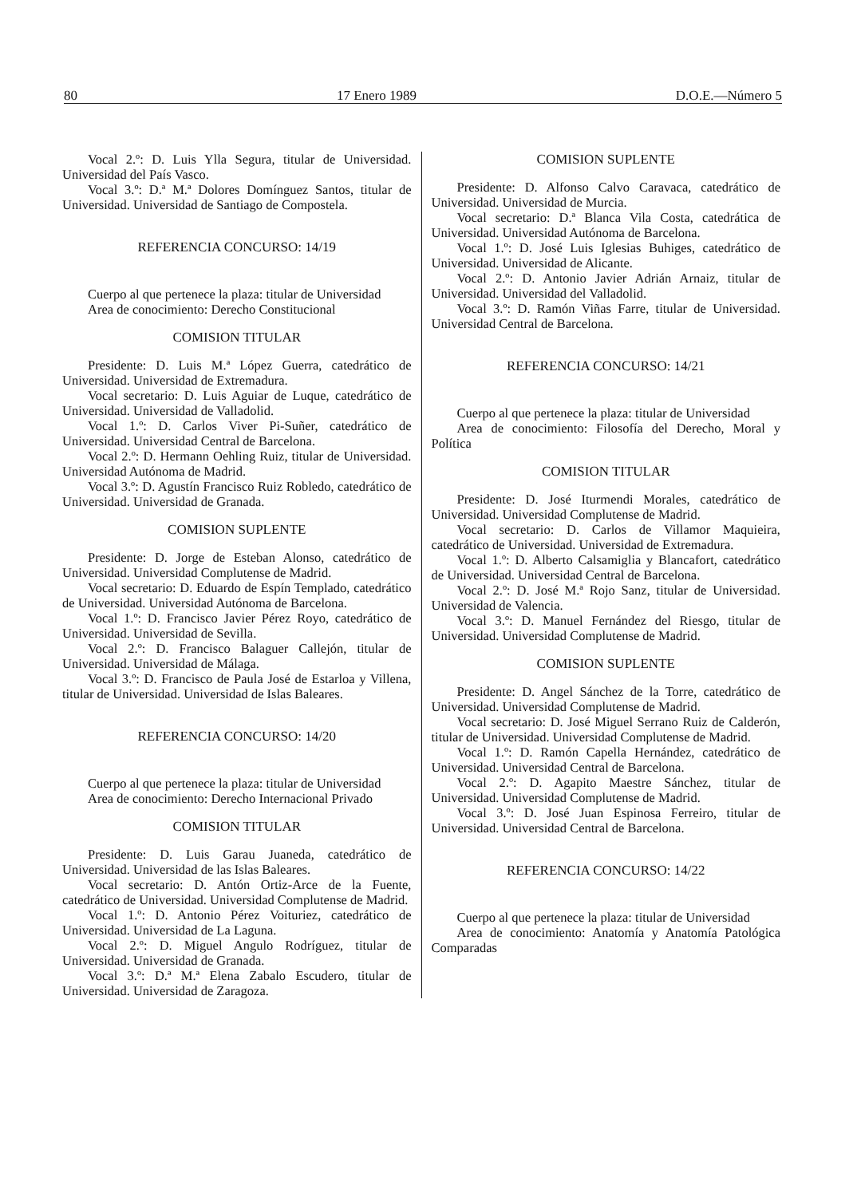80 17 Enero 1989 D.O.E.—Número 5
Vocal 2.º: D. Luis Ylla Segura, titular de Universidad. Universidad del País Vasco.
Vocal 3.º: D.ª M.ª Dolores Domínguez Santos, titular de Universidad. Universidad de Santiago de Compostela.
REFERENCIA CONCURSO: 14/19
Cuerpo al que pertenece la plaza: titular de Universidad
Area de conocimiento: Derecho Constitucional
COMISION TITULAR
Presidente: D. Luis M.ª López Guerra, catedrático de Universidad. Universidad de Extremadura.
Vocal secretario: D. Luis Aguiar de Luque, catedrático de Universidad. Universidad de Valladolid.
Vocal 1.º: D. Carlos Viver Pi-Suñer, catedrático de Universidad. Universidad Central de Barcelona.
Vocal 2.º: D. Hermann Oehling Ruiz, titular de Universidad. Universidad Autónoma de Madrid.
Vocal 3.º: D. Agustín Francisco Ruiz Robledo, catedrático de Universidad. Universidad de Granada.
COMISION SUPLENTE
Presidente: D. Jorge de Esteban Alonso, catedrático de Universidad. Universidad Complutense de Madrid.
Vocal secretario: D. Eduardo de Espín Templado, catedrático de Universidad. Universidad Autónoma de Barcelona.
Vocal 1.º: D. Francisco Javier Pérez Royo, catedrático de Universidad. Universidad de Sevilla.
Vocal 2.º: D. Francisco Balaguer Callejón, titular de Universidad. Universidad de Málaga.
Vocal 3.º: D. Francisco de Paula José de Estarloa y Villena, titular de Universidad. Universidad de Islas Baleares.
REFERENCIA CONCURSO: 14/20
Cuerpo al que pertenece la plaza: titular de Universidad
Area de conocimiento: Derecho Internacional Privado
COMISION TITULAR
Presidente: D. Luis Garau Juaneda, catedrático de Universidad. Universidad de las Islas Baleares.
Vocal secretario: D. Antón Ortiz-Arce de la Fuente, catedrático de Universidad. Universidad Complutense de Madrid.
Vocal 1.º: D. Antonio Pérez Voituriez, catedrático de Universidad. Universidad de La Laguna.
Vocal 2.º: D. Miguel Angulo Rodríguez, titular de Universidad. Universidad de Granada.
Vocal 3.º: D.ª M.ª Elena Zabalo Escudero, titular de Universidad. Universidad de Zaragoza.
COMISION SUPLENTE
Presidente: D. Alfonso Calvo Caravaca, catedrático de Universidad. Universidad de Murcia.
Vocal secretario: D.ª Blanca Vila Costa, catedrática de Universidad. Universidad Autónoma de Barcelona.
Vocal 1.º: D. José Luis Iglesias Buhiges, catedrático de Universidad. Universidad de Alicante.
Vocal 2.º: D. Antonio Javier Adrián Arnaiz, titular de Universidad. Universidad del Valladolid.
Vocal 3.º: D. Ramón Viñas Farre, titular de Universidad. Universidad Central de Barcelona.
REFERENCIA CONCURSO: 14/21
Cuerpo al que pertenece la plaza: titular de Universidad
Area de conocimiento: Filosofía del Derecho, Moral y Política
COMISION TITULAR
Presidente: D. José Iturmendi Morales, catedrático de Universidad. Universidad Complutense de Madrid.
Vocal secretario: D. Carlos de Villamor Maquieira, catedrático de Universidad. Universidad de Extremadura.
Vocal 1.º: D. Alberto Calsamiglia y Blancafort, catedrático de Universidad. Universidad Central de Barcelona.
Vocal 2.º: D. José M.ª Rojo Sanz, titular de Universidad. Universidad de Valencia.
Vocal 3.º: D. Manuel Fernández del Riesgo, titular de Universidad. Universidad Complutense de Madrid.
COMISION SUPLENTE
Presidente: D. Angel Sánchez de la Torre, catedrático de Universidad. Universidad Complutense de Madrid.
Vocal secretario: D. José Miguel Serrano Ruiz de Calderón, titular de Universidad. Universidad Complutense de Madrid.
Vocal 1.º: D. Ramón Capella Hernández, catedrático de Universidad. Universidad Central de Barcelona.
Vocal 2.º: D. Agapito Maestre Sánchez, titular de Universidad. Universidad Complutense de Madrid.
Vocal 3.º: D. José Juan Espinosa Ferreiro, titular de Universidad. Universidad Central de Barcelona.
REFERENCIA CONCURSO: 14/22
Cuerpo al que pertenece la plaza: titular de Universidad
Area de conocimiento: Anatomía y Anatomía Patológica Comparadas